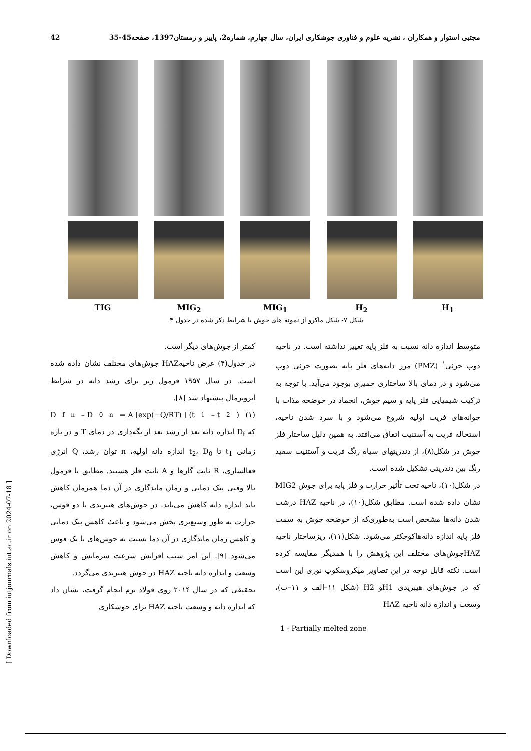مجتبی استوار و همکاران ، نشریه علوم و فناوری جوشکاری ایران، سال چهارم، شماره2، پاییز و زمستان1397، صفحه45-35 42
H<sub>1</sub> H<sub>2</sub> MIG<sub>1</sub> MIG<sub>2</sub> TIG
شکل ۷- شکل ماکرو از نمونه های جوش با شرایط ذکر شده در جدول ۴.
متوسط اندازه دانه نسبت به فلز پایه تغییر نداشته است. در ناحیه ذوب جزئی<sup>۱</sup> (PMZ) مرز دانه‌های فلز پایه بصورت جزئی ذوب می‌شود و در دمای بالا ساختاری خمیری بوجود می‌آید. با توجه به ترکیب شیمیایی فلز پایه و سیم جوش، انجماد در حوضچه مذاب با جوانه‌های فریت اولیه شروع می‌شود و با سرد شدن ناحیه، استحاله فریت به آستنیت اتفاق می‌افتد. به همین دلیل ساختار فلز جوش در شکل(۸)، از دندریتهای سیاه رنگ فریت و آستنیت سفید رنگ بین دندریتی تشکیل شده است.
در شکل(۱۰)، ناحیه تحت تأثیر حرارت و فلز پایه برای جوش MIG2 نشان داده شده است. مطابق شکل(۱۰)، در ناحیه HAZ درشت شدن دانه‌ها مشخص است به‌طوری‌که از حوضچه جوش به سمت فلز پایه اندازه دانه‌هاکوچکتر می‌شود. شکل(۱۱)، ریزساختار ناحیه HAZجوش‌های مختلف این پژوهش را با همدیگر مقایسه کرده است. نکته قابل توجه در این تصاویر میکروسکوپ نوری این است که در جوش‌های هیبریدی H1و H2 (شکل ۱۱–الف و ۱۱–ب)، وسعت و اندازه دانه ناحیه HAZ
1 - Partially melted zone
کمتر از جوش‌های دیگر است.
در جدول(۴) عرض ناحیهHAZ جوش‌های مختلف نشان داده شده است. در سال ۱۹۵۷ فرمول زیر برای رشد دانه در شرایط ایزوترمال پیشنهاد شد [۸].
D<sub>f</sub><sup>n</sup> – D<sub>0</sub><sup>n</sup> = A [exp(−Q/RT) ] (t<sub>1</sub> – t<sub>2</sub>) (۱)
که D<sub>f</sub> اندازه دانه بعد از رشد بعد از نگه‌داری در دمای T و در بازه زمانی t<sub>1</sub> تا t<sub>2</sub>، D<sub>0</sub> اندازه دانه اولیه، n توان رشد، Q انرژی فعالسازی، R ثابت گازها و A ثابت فلز هستند. مطابق با فرمول بالا وقتی پیک دمایی و زمان ماندگاری در آن دما همزمان کاهش یابد اندازه دانه کاهش می‌یابد. در جوش‌های هیبریدی با دو قوس، حرارت به طور وسیع‌تری پخش می‌شود و باعث کاهش پیک دمایی و کاهش زمان ماندگاری در آن دما نسبت به جوش‌های با یک قوس می‌شود [۹]. این امر سبب افزایش سرعت سرمایش و کاهش وسعت و اندازه دانه ناحیه HAZ در جوش هیبریدی می‌گردد.
تحقیقی که در سال ۲۰۱۴ روی فولاد نرم انجام گرفت، نشان داد که اندازه دانه و وسعت ناحیه HAZ برای جوشکاری
[ Downloaded from iutjournals.iut.ac.ir on 2024-07-18 ]